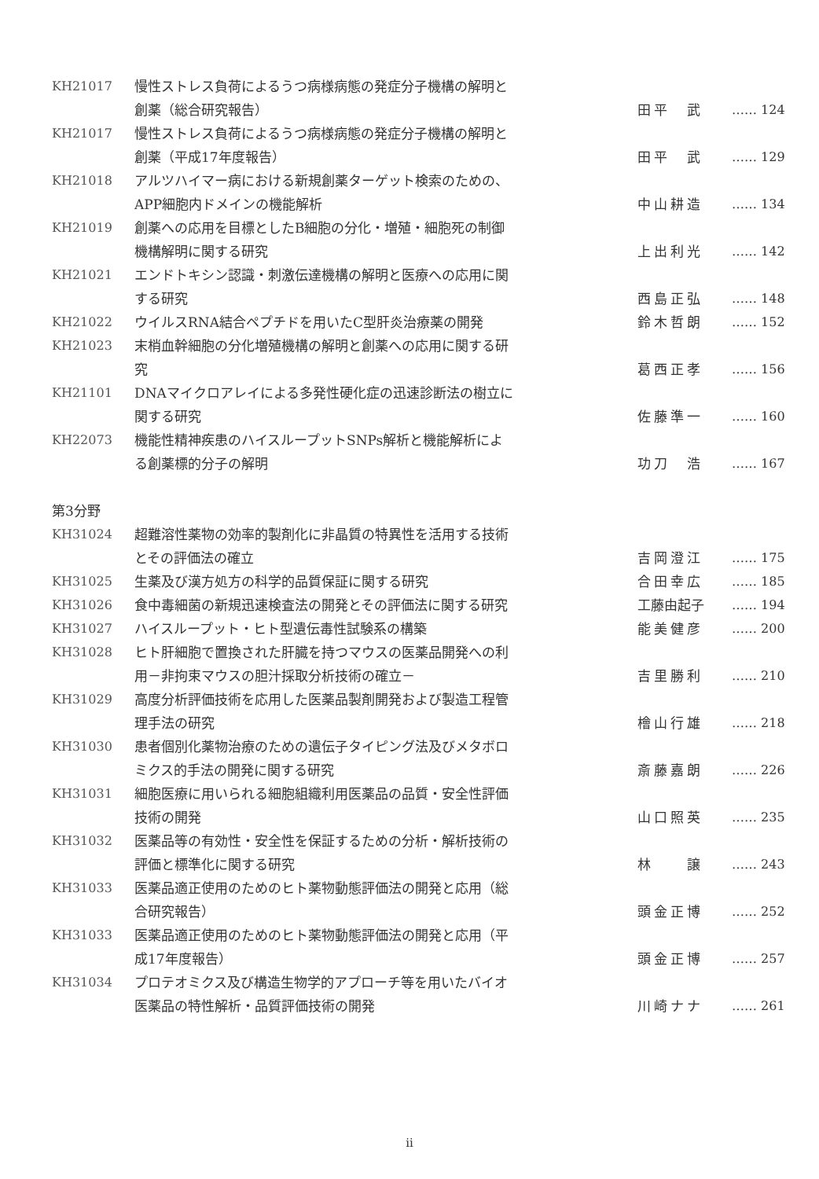| KH21017 | 慢性ストレス負荷によるうつ病様病態の発症分子機構の解明と 創薬（総合研究報告） | 田平 武 | …… 124 |
| KH21017 | 慢性ストレス負荷によるうつ病様病態の発症分子機構の解明と 創薬（平成17年度報告） | 田平 武 | …… 129 |
| KH21018 | アルツハイマー病における新規創薬ターゲット検索のための、 APP細胞内ドメインの機能解析 | 中山耕造 | …… 134 |
| KH21019 | 創薬への応用を目標としたB細胞の分化・増殖・細胞死の制御 機構解明に関する研究 | 上出利光 | …… 142 |
| KH21021 | エンドトキシン認識・刺激伝達機構の解明と医療への応用に関 する研究 | 西島正弘 | …… 148 |
| KH21022 | ウイルスRNA結合ペプチドを用いたC型肝炎治療薬の開発 | 鈴木哲朗 | …… 152 |
| KH21023 | 末梢血幹細胞の分化増殖機構の解明と創薬への応用に関する研 究 | 葛西正孝 | …… 156 |
| KH21101 | DNAマイクロアレイによる多発性硬化症の迅速診断法の樹立に 関する研究 | 佐藤準一 | …… 160 |
| KH22073 | 機能性精神疾患のハイスループットSNPs解析と機能解析によ る創薬標的分子の解明 | 功刀 浩 | …… 167 |
| 第3分野 | | | |
| KH31024 | 超難溶性薬物の効率的製剤化に非晶質の特異性を活用する技術 とその評価法の確立 | 吉岡澄江 | …… 175 |
| KH31025 | 生薬及び漢方処方の科学的品質保証に関する研究 | 合田幸広 | …… 185 |
| KH31026 | 食中毒細菌の新規迅速検査法の開発とその評価法に関する研究 | 工藤由起子 | …… 194 |
| KH31027 | ハイスループット・ヒト型遺伝毒性試験系の構築 | 能美健彦 | …… 200 |
| KH31028 | ヒト肝細胞で置換された肝臓を持つマウスの医薬品開発への利 用－非拘束マウスの胆汁採取分析技術の確立－ | 吉里勝利 | …… 210 |
| KH31029 | 高度分析評価技術を応用した医薬品製剤開発および製造工程管 理手法の研究 | 檜山行雄 | …… 218 |
| KH31030 | 患者個別化薬物治療のための遺伝子タイピング法及びメタボロ ミクス的手法の開発に関する研究 | 斎藤嘉朗 | …… 226 |
| KH31031 | 細胞医療に用いられる細胞組織利用医薬品の品質・安全性評価 技術の開発 | 山口照英 | …… 235 |
| KH31032 | 医薬品等の有効性・安全性を保証するための分析・解析技術の 評価と標準化に関する研究 | 林 譲 | …… 243 |
| KH31033 | 医薬品適正使用のためのヒト薬物動態評価法の開発と応用（総 合研究報告） | 頭金正博 | …… 252 |
| KH31033 | 医薬品適正使用のためのヒト薬物動態評価法の開発と応用（平 成17年度報告） | 頭金正博 | …… 257 |
| KH31034 | プロテオミクス及び構造生物学的アプローチ等を用いたバイオ 医薬品の特性解析・品質評価技術の開発 | 川崎ナナ | …… 261 |
ii